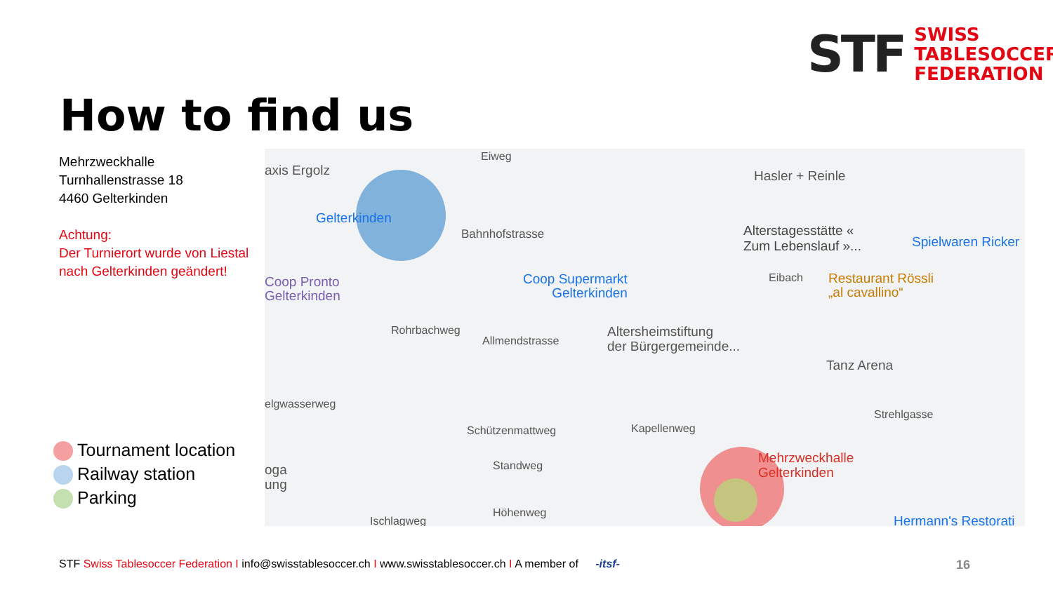STF
SWISS
TABLESOCCER
FEDERATION
How to find us
Mehrzweckhalle
Turnhallenstrasse 18
4460 Gelterkinden
Achtung:
Der Turnierort wurde von Liestal nach Gelterkinden geändert!
Tournament location
Railway station
Parking
axis Ergolz
Eiweg
Hasler + Reinle
Gelterkinden
Bahnhofstrasse Alterstagesstätte «
Zum Lebenslauf »... Spielwaren Ricker
Coop Pronto
Gelterkinden
Coop Supermarkt
Gelterkinden
Restaurant Rössli
„al cavallino“
Allmendstrasse
Altersheimstiftung
der Bürgergemeinde...
Rohrbachweg
Tanz Arena
elgwasserweg
Strehlgasse
Schützenmattweg Kapellenweg
Standweg Mehrzweckhalle
Gelterkinden oga
ung
Ischlagweg
Höhenweg
Hermann's Restorati
Eibach
STF Swiss Tablesoccer Federation I info@swisstablesoccer.ch I www.swisstablesoccer.ch I A member of -itsf-
16